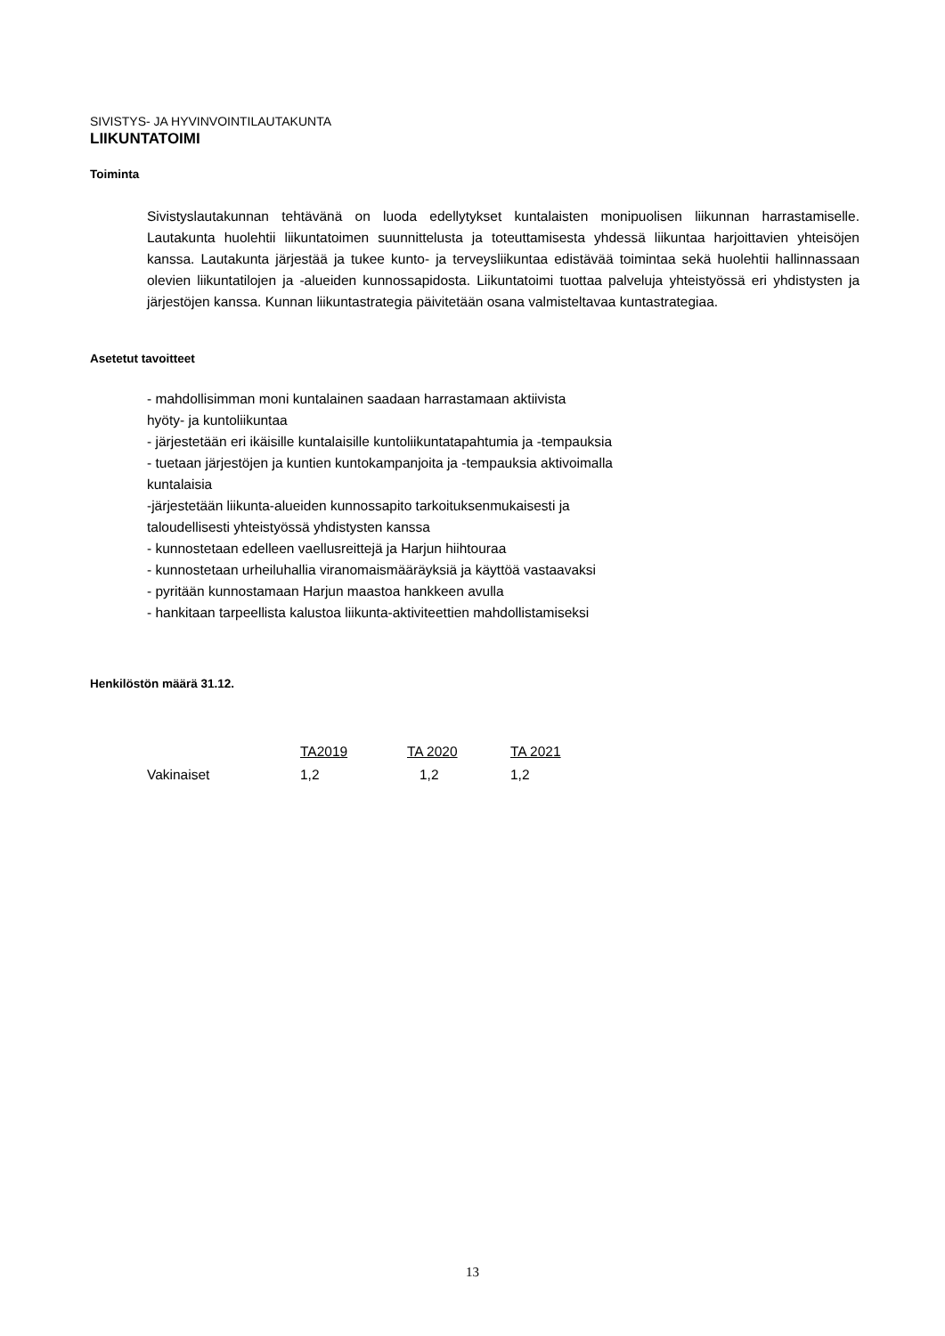SIVISTYS- JA HYVINVOINTILAUTAKUNTA
LIIKUNTATOIMI
Toiminta
Sivistyslautakunnan tehtävänä on luoda edellytykset kuntalaisten monipuolisen liikunnan harrastamiselle. Lautakunta huolehtii liikuntatoimen suunnittelusta ja toteuttamisesta yhdessä liikuntaa harjoittavien yhteisöjen kanssa. Lautakunta järjestää ja tukee kunto- ja terveysliikuntaa edistävää toimintaa sekä huolehtii hallinnassaan olevien liikuntatilojen ja -alueiden kunnossapidosta. Liikuntatoimi tuottaa palveluja yhteistyössä eri yhdistysten ja järjestöjen kanssa. Kunnan liikuntastrategia päivitetään osana valmisteltavaa kuntastrategiaa.
Asetetut tavoitteet
- mahdollisimman moni kuntalainen saadaan harrastamaan aktiivista
hyöty- ja kuntoliikuntaa
- järjestetään eri ikäisille kuntalaisille kuntoliikuntatapahtumia ja -tempauksia
- tuetaan järjestöjen ja kuntien kuntokampanjoita ja -tempauksia aktivoimalla
kuntalaisia
-järjestetään liikunta-alueiden kunnossapito tarkoituksenmukaisesti ja
taloudellisesti yhteistyössä yhdistysten kanssa
- kunnostetaan edelleen vaellusreittejä ja Harjun hiihtouraa
- kunnostetaan urheiluhallia viranomaismääräyksiä ja käyttöä vastaavaksi
- pyritään kunnostamaan Harjun maastoa hankkeen avulla
- hankitaan tarpeellista kalustoa liikunta-aktiviteettien mahdollistamiseksi
Henkilöstön määrä 31.12.
| | TA2019 | TA 2020 | TA 2021 |
| --- | --- | --- | --- |
| Vakinaiset | 1,2 | 1,2 | 1,2 |
13